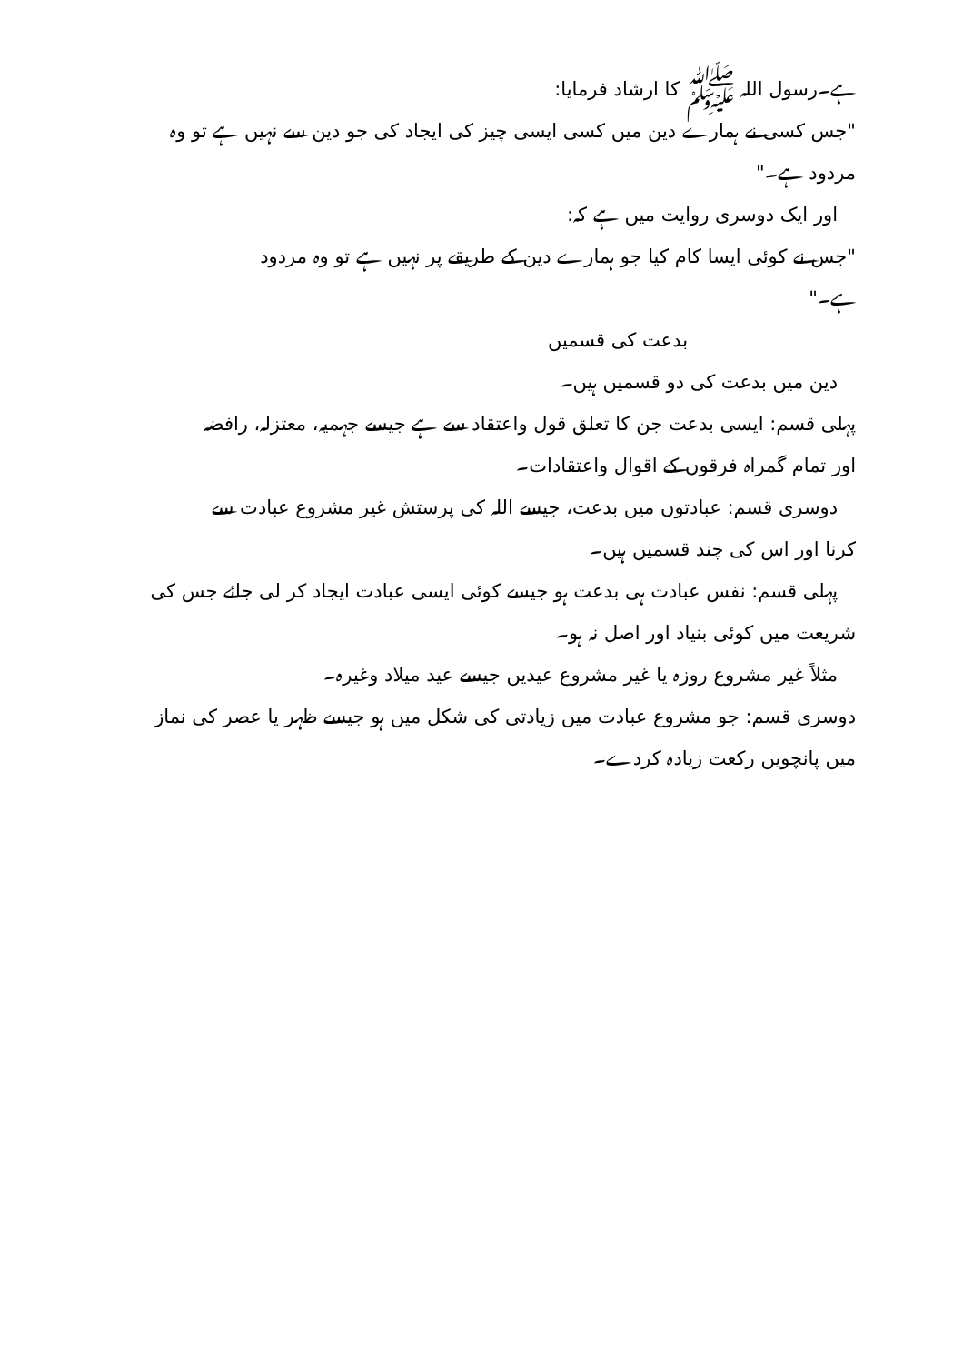ہے۔رسول اللہ ﷺ کا ارشاد فرمایا:
"جس کسی نے ہمارے دین میں کسی ایسی چیز کی ایجاد کی جو دین سے نہیں ہے تو وہ
مردود ہے۔"
اور ایک دوسری روایت میں ہے کہ:
"جس نے کوئی ایسا کام کیا جو ہمارے دین کے طریقے پر نہیں ہے تو وہ مردود
ہے۔"
بدعت کی قسمیں
دین میں بدعت کی دو قسمیں ہیں۔
پہلی قسم: ایسی بدعت جن کا تعلق قول واعتقاد سے ہے جیسے جہمیہ، معتزلہ، رافضہ
اور تمام گمراہ فرقوں کے اقوال واعتقادات۔
دوسری قسم: عبادتوں میں بدعت، جیسے اللہ کی پرستش غیر مشروع عبادت سے
کرنا اور اس کی چند قسمیں ہیں۔
پہلی قسم: نفس عبادت ہی بدعت ہو جیسے کوئی ایسی عبادت ایجاد کر لی جائے جس کی
شریعت میں کوئی بنیاد اور اصل نہ ہو۔
مثلاً غیر مشروع روزہ یا غیر مشروع عیدیں جیسے عید میلاد وغیرہ۔
دوسری قسم: جو مشروع عبادت میں زیادتی کی شکل میں ہو جیسے ظہر یا عصر کی نماز
میں پانچویں رکعت زیادہ کردے۔